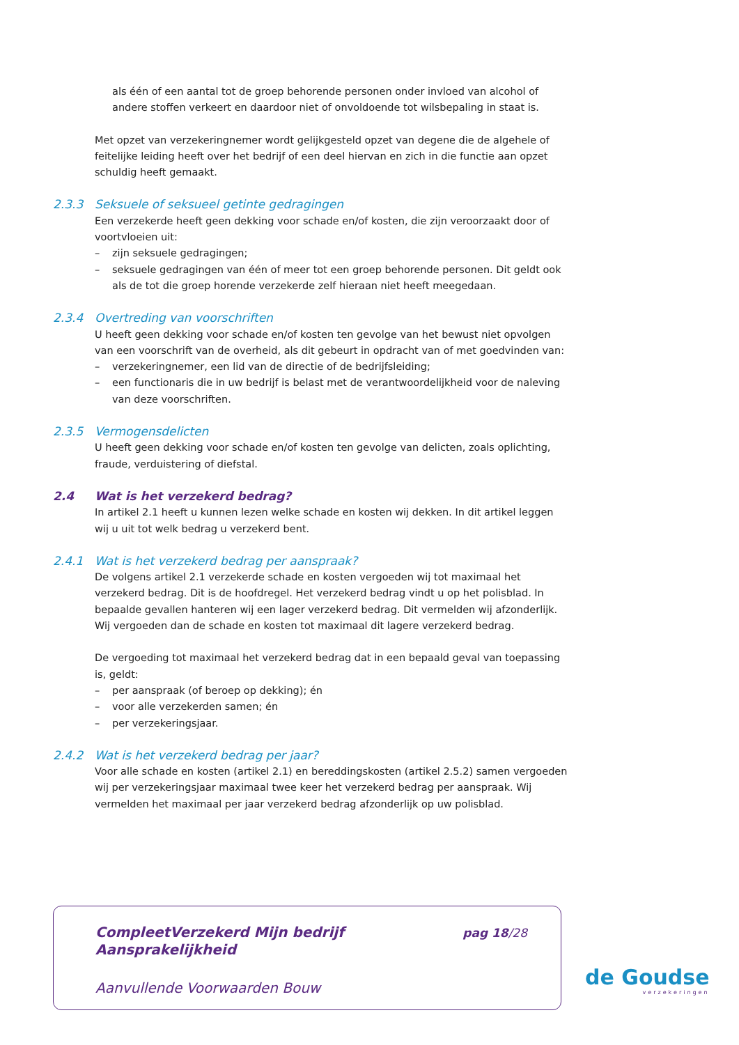als één of een aantal tot de groep behorende personen onder invloed van alcohol of andere stoffen verkeert en daardoor niet of onvoldoende tot wilsbepaling in staat is.
Met opzet van verzekeringnemer wordt gelijkgesteld opzet van degene die de algehele of feitelijke leiding heeft over het bedrijf of een deel hiervan en zich in die functie aan opzet schuldig heeft gemaakt.
2.3.3 Seksuele of seksueel getinte gedragingen
Een verzekerde heeft geen dekking voor schade en/of kosten, die zijn veroorzaakt door of voortvloeien uit:
– zijn seksuele gedragingen;
– seksuele gedragingen van één of meer tot een groep behorende personen. Dit geldt ook als de tot die groep horende verzekerde zelf hieraan niet heeft meegedaan.
2.3.4 Overtreding van voorschriften
U heeft geen dekking voor schade en/of kosten ten gevolge van het bewust niet opvolgen van een voorschrift van de overheid, als dit gebeurt in opdracht van of met goedvinden van:
– verzekeringnemer, een lid van de directie of de bedrijfsleiding;
– een functionaris die in uw bedrijf is belast met de verantwoordelijkheid voor de naleving van deze voorschriften.
2.3.5 Vermogensdelicten
U heeft geen dekking voor schade en/of kosten ten gevolge van delicten, zoals oplichting, fraude, verduistering of diefstal.
2.4 Wat is het verzekerd bedrag?
In artikel 2.1 heeft u kunnen lezen welke schade en kosten wij dekken. In dit artikel leggen wij u uit tot welk bedrag u verzekerd bent.
2.4.1 Wat is het verzekerd bedrag per aanspraak?
De volgens artikel 2.1 verzekerde schade en kosten vergoeden wij tot maximaal het verzekerd bedrag. Dit is de hoofdregel. Het verzekerd bedrag vindt u op het polisblad. In bepaalde gevallen hanteren wij een lager verzekerd bedrag. Dit vermelden wij afzonderlijk. Wij vergoeden dan de schade en kosten tot maximaal dit lagere verzekerd bedrag.
De vergoeding tot maximaal het verzekerd bedrag dat in een bepaald geval van toepassing is, geldt:
– per aanspraak (of beroep op dekking); én
– voor alle verzekerden samen; én
– per verzekeringsjaar.
2.4.2 Wat is het verzekerd bedrag per jaar?
Voor alle schade en kosten (artikel 2.1) en bereddingskosten (artikel 2.5.2) samen vergoeden wij per verzekeringsjaar maximaal twee keer het verzekerd bedrag per aanspraak. Wij vermelden het maximaal per jaar verzekerd bedrag afzonderlijk op uw polisblad.
CompleetVerzekerd Mijn bedrijf
Aansprakelijkheid
pag 18/28
Aanvullende Voorwaarden Bouw
de Goudse
verzekeringen